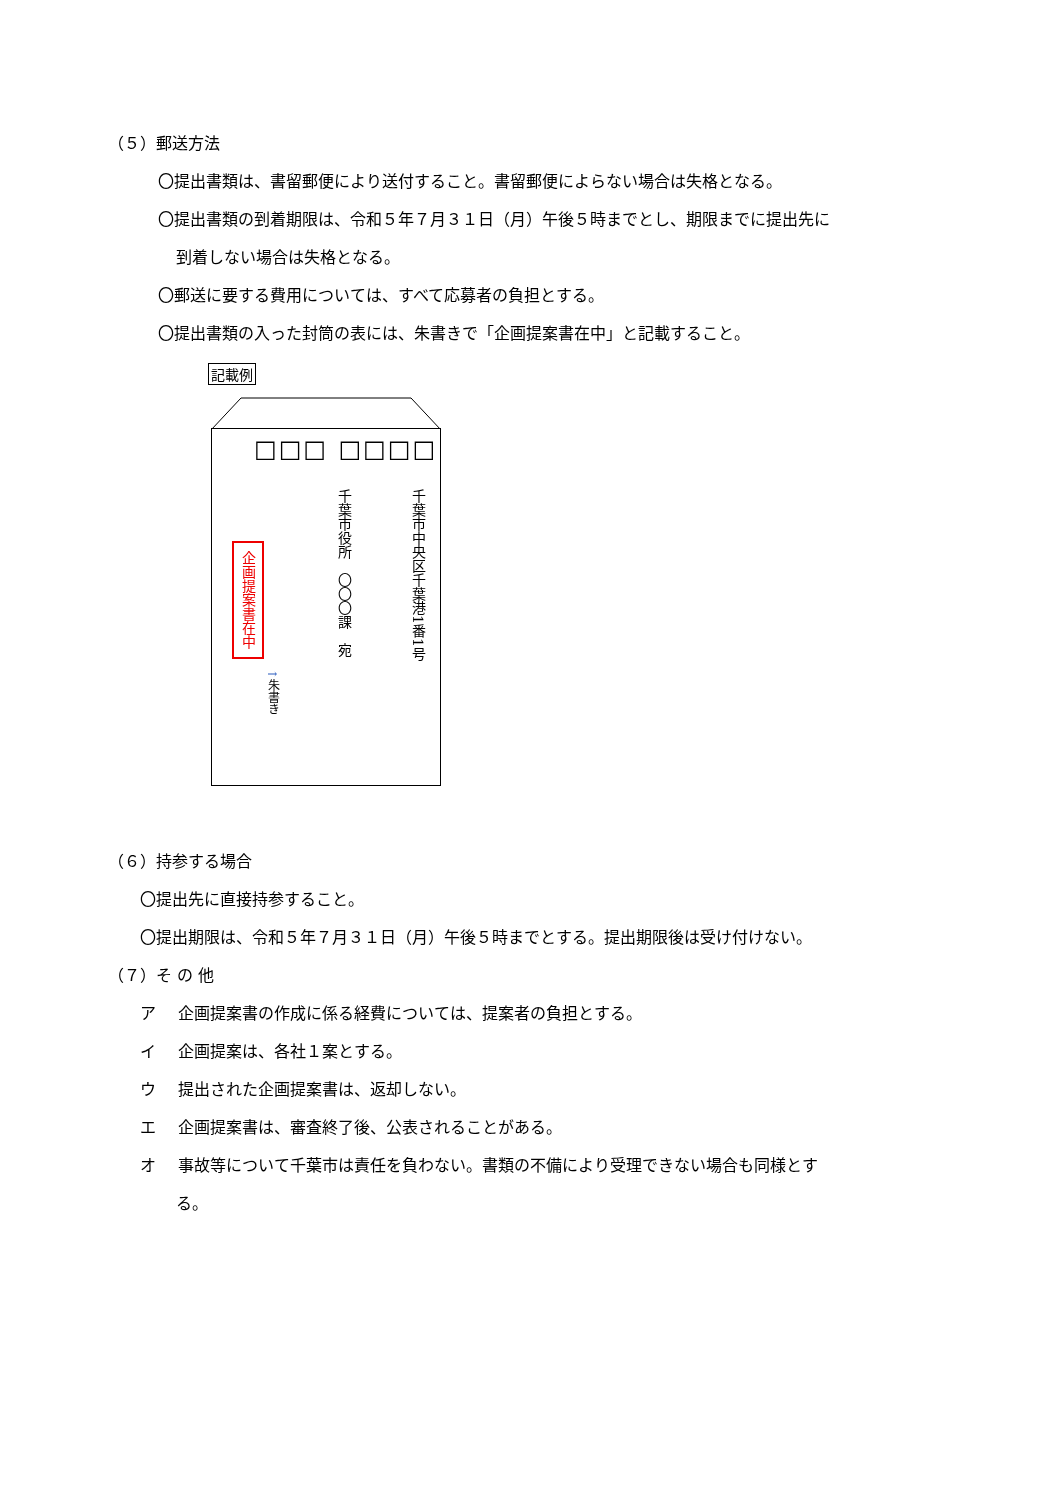（５）郵送方法
〇提出書類は、書留郵便により送付すること。書留郵便によらない場合は失格となる。
〇提出書類の到着期限は、令和５年７月３１日（月）午後５時までとし、期限までに提出先に
到着しない場合は失格となる。
〇郵送に要する費用については、すべて応募者の負担とする。
〇提出書類の入った封筒の表には、朱書きで「企画提案書在中」と記載すること。
記載例
□□□ □□□□
千葉市中央区千葉港1番1号
千葉市役所　〇〇〇課　宛
企画提案書在中
↑朱書き
（６）持参する場合
〇提出先に直接持参すること。
〇提出期限は、令和５年７月３１日（月）午後５時までとする。提出期限後は受け付けない。
（７）そ の 他
ア 企画提案書の作成に係る経費については、提案者の負担とする。
イ 企画提案は、各社１案とする。
ウ 提出された企画提案書は、返却しない。
エ 企画提案書は、審査終了後、公表されることがある。
オ 事故等について千葉市は責任を負わない。書類の不備により受理できない場合も同様とす
る。